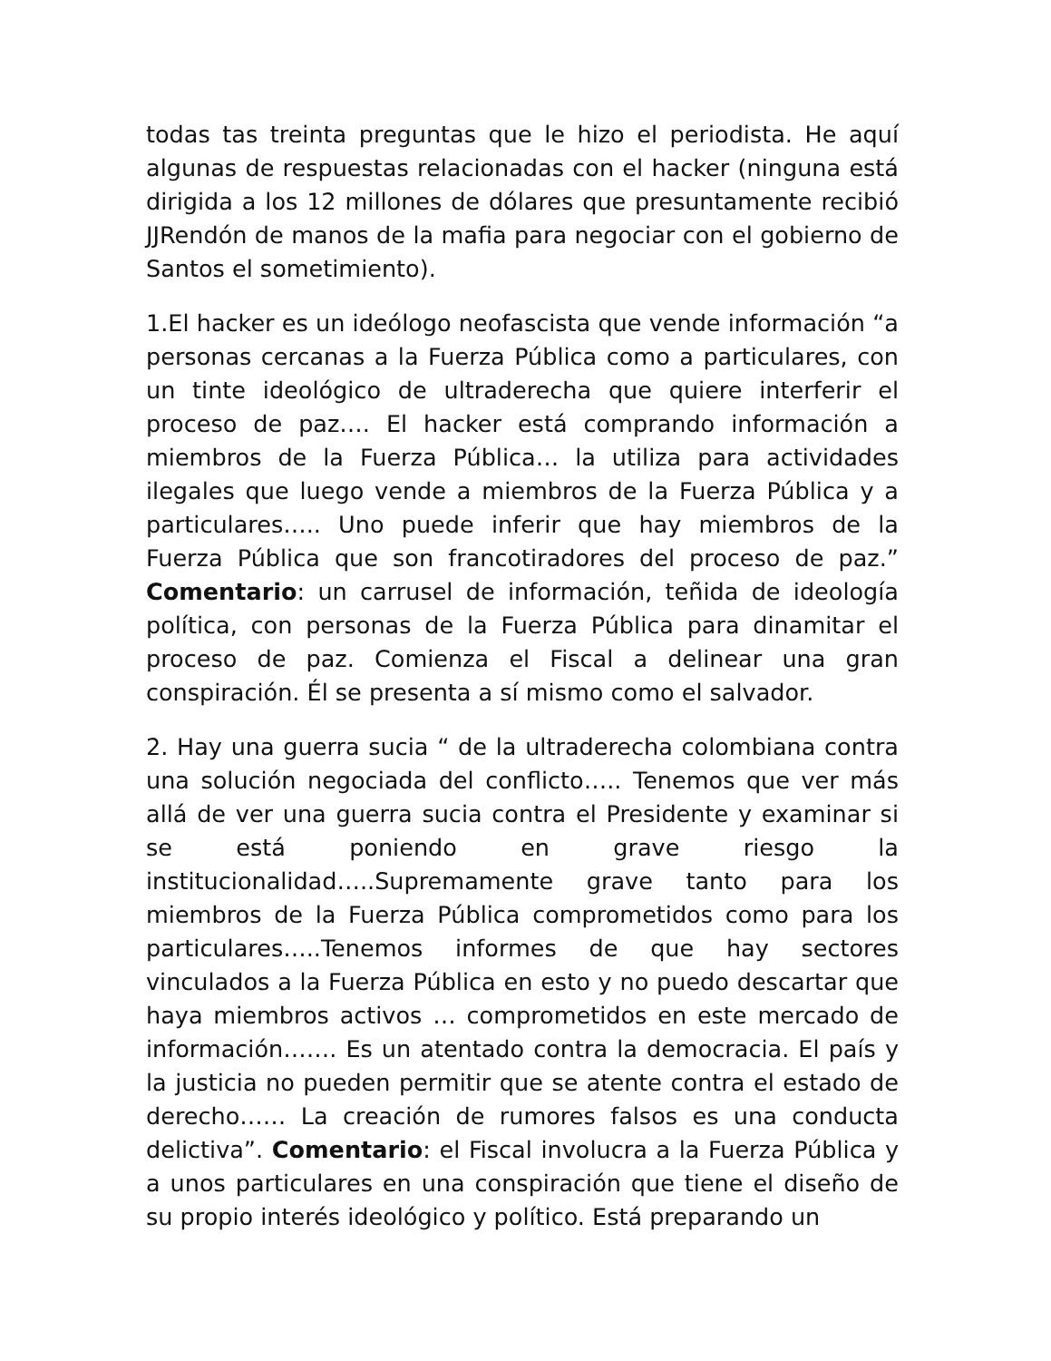todas tas treinta preguntas que le hizo el periodista. He aquí algunas de respuestas relacionadas con el hacker (ninguna está dirigida a los 12 millones de dólares que presuntamente recibió JJRendón de manos de la mafia para negociar con el gobierno de Santos el sometimiento).
1.El hacker es un ideólogo neofascista que vende información “a personas cercanas a la Fuerza Pública como a particulares, con un tinte ideológico de ultraderecha que quiere interferir el proceso de paz…. El hacker está comprando información a miembros de la Fuerza Pública… la utiliza para actividades ilegales que luego vende a miembros de la Fuerza Pública y a particulares….. Uno puede inferir que hay miembros de la Fuerza Pública que son francotiradores del proceso de paz.” Comentario: un carrusel de información, teñida de ideología política, con personas de la Fuerza Pública para dinamitar el proceso de paz. Comienza el Fiscal a delinear una gran conspiración. Él se presenta a sí mismo como el salvador.
2. Hay una guerra sucia “ de la ultraderecha colombiana contra una solución negociada del conflicto….. Tenemos que ver más allá de ver una guerra sucia contra el Presidente y examinar si se está poniendo en grave riesgo la institucionalidad…..Supremamente grave tanto para los miembros de la Fuerza Pública comprometidos como para los particulares…..Tenemos informes de que hay sectores vinculados a la Fuerza Pública en esto y no puedo descartar que haya miembros activos … comprometidos en este mercado de información……. Es un atentado contra la democracia. El país y la justicia no pueden permitir que se atente contra el estado de derecho…… La creación de rumores falsos es una conducta delictiva”. Comentario: el Fiscal involucra a la Fuerza Pública y a unos particulares en una conspiración que tiene el diseño de su propio interés ideológico y político. Está preparando un